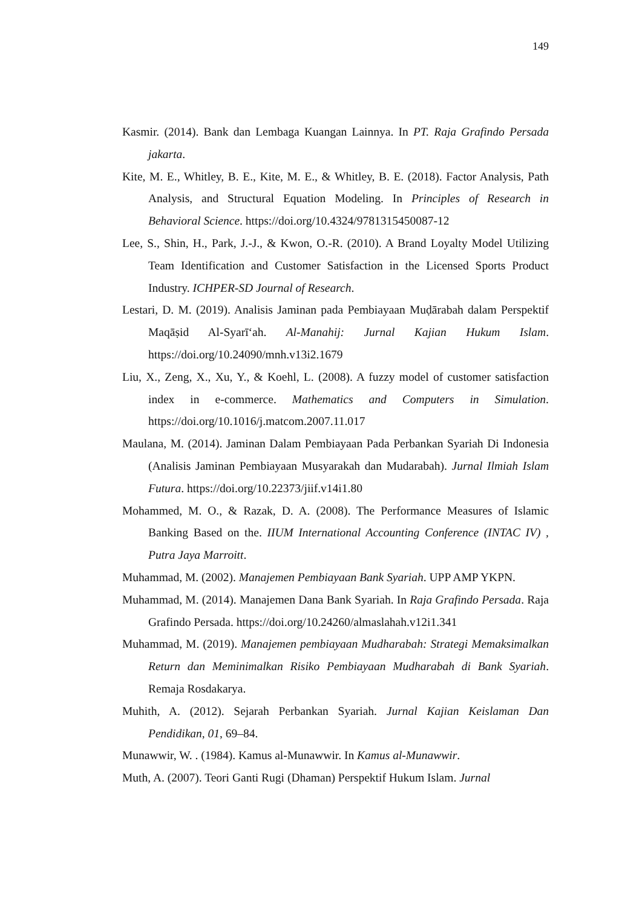149
Kasmir. (2014). Bank dan Lembaga Kuangan Lainnya. In PT. Raja Grafindo Persada jakarta.
Kite, M. E., Whitley, B. E., Kite, M. E., & Whitley, B. E. (2018). Factor Analysis, Path Analysis, and Structural Equation Modeling. In Principles of Research in Behavioral Science. https://doi.org/10.4324/9781315450087-12
Lee, S., Shin, H., Park, J.-J., & Kwon, O.-R. (2010). A Brand Loyalty Model Utilizing Team Identification and Customer Satisfaction in the Licensed Sports Product Industry. ICHPER-SD Journal of Research.
Lestari, D. M. (2019). Analisis Jaminan pada Pembiayaan Muḍārabah dalam Perspektif Maqāṣid Al-Syarī‘ah. Al-Manahij: Jurnal Kajian Hukum Islam. https://doi.org/10.24090/mnh.v13i2.1679
Liu, X., Zeng, X., Xu, Y., & Koehl, L. (2008). A fuzzy model of customer satisfaction index in e-commerce. Mathematics and Computers in Simulation. https://doi.org/10.1016/j.matcom.2007.11.017
Maulana, M. (2014). Jaminan Dalam Pembiayaan Pada Perbankan Syariah Di Indonesia (Analisis Jaminan Pembiayaan Musyarakah dan Mudarabah). Jurnal Ilmiah Islam Futura. https://doi.org/10.22373/jiif.v14i1.80
Mohammed, M. O., & Razak, D. A. (2008). The Performance Measures of Islamic Banking Based on the. IIUM International Accounting Conference (INTAC IV) , Putra Jaya Marroitt.
Muhammad, M. (2002). Manajemen Pembiayaan Bank Syariah. UPP AMP YKPN.
Muhammad, M. (2014). Manajemen Dana Bank Syariah. In Raja Grafindo Persada. Raja Grafindo Persada. https://doi.org/10.24260/almaslahah.v12i1.341
Muhammad, M. (2019). Manajemen pembiayaan Mudharabah: Strategi Memaksimalkan Return dan Meminimalkan Risiko Pembiayaan Mudharabah di Bank Syariah. Remaja Rosdakarya.
Muhith, A. (2012). Sejarah Perbankan Syariah. Jurnal Kajian Keislaman Dan Pendidikan, 01, 69–84.
Munawwir, W. . (1984). Kamus al-Munawwir. In Kamus al-Munawwir.
Muth, A. (2007). Teori Ganti Rugi (Dhaman) Perspektif Hukum Islam. Jurnal